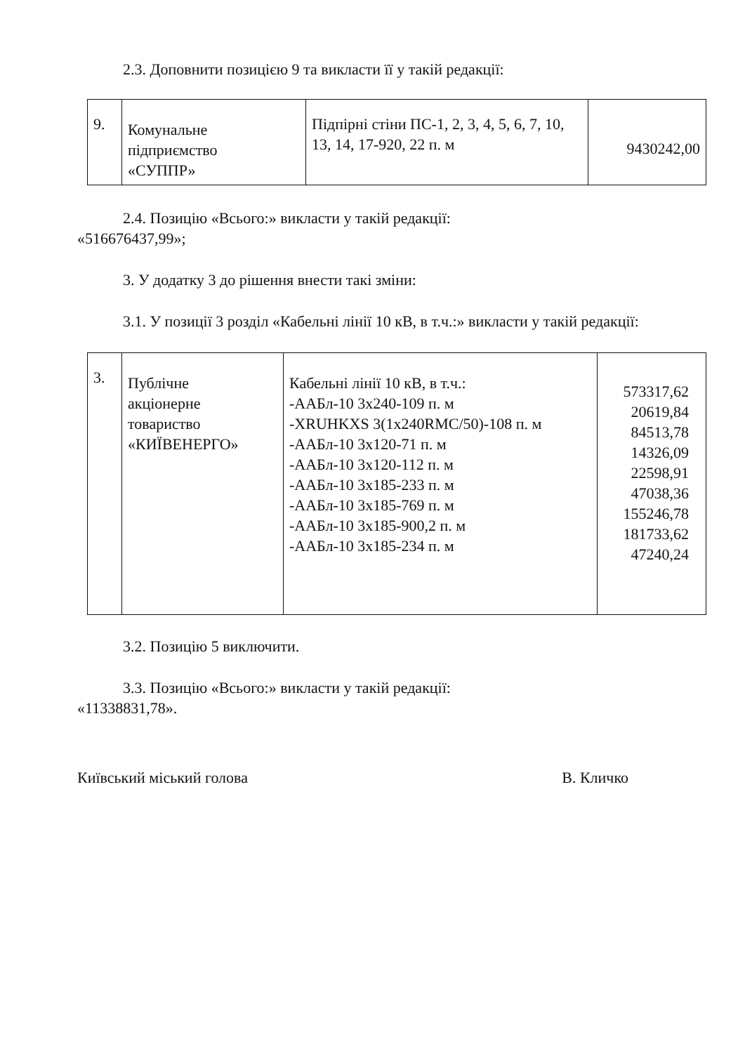2.3. Доповнити позицією 9 та викласти її у такій редакції:
| 9. | Комунальне підприємство «СУППР» | Підпірні стіни ПС-1, 2, 3, 4, 5, 6, 7, 10, 13, 14, 17-920, 22 п. м | 9430242,00 |
2.4. Позицію «Всього:» викласти у такій редакції:
«516676437,99»;
3. У додатку 3 до рішення внести такі зміни:
3.1. У позиції 3 розділ «Кабельні лінії 10 кВ, в т.ч.:» викласти у такій редакції:
| 3. | Публічне акціонерне товариство «КИЇВЕНЕРГО» | Кабельні лінії 10 кВ, в т.ч.: -ААБл-10 3х240-109 п. м -XRUHKXS 3(1x240RMC/50)-108 п. м -ААБл-10 3х120-71 п. м -ААБл-10 3х120-112 п. м -ААБл-10 3х185-233 п. м -ААБл-10 3х185-769 п. м -ААБл-10 3х185-900,2 п. м -ААБл-10 3х185-234 п. м | 573317,62 20619,84 84513,78 14326,09 22598,91 47038,36 155246,78 181733,62 47240,24 |
3.2. Позицію 5 виключити.
3.3. Позицію «Всього:» викласти у такій редакції:
«11338831,78».
Київський міський голова В. Кличко